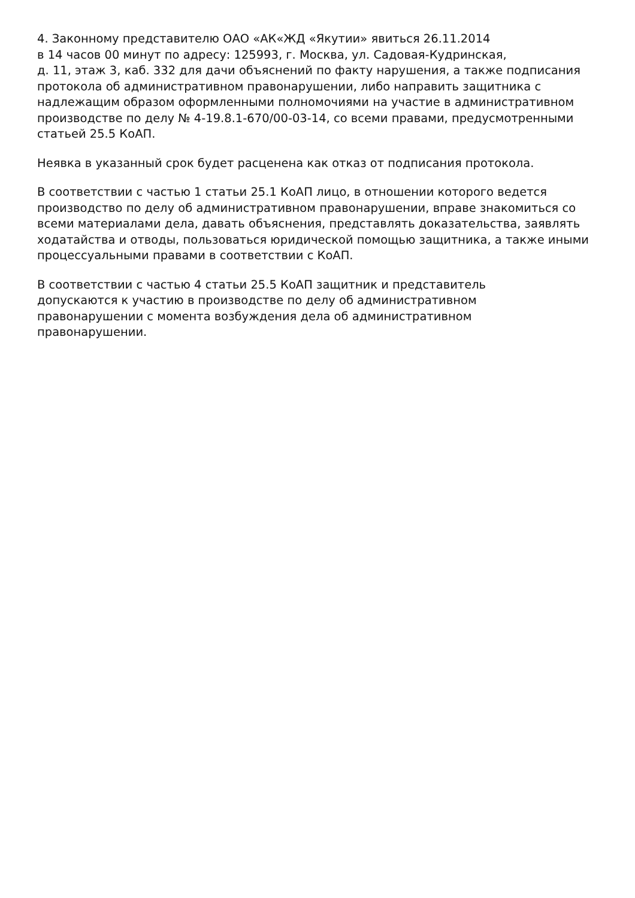4. Законному представителю ОАО «АК«ЖД «Якутии» явиться 26.11.2014
в 14 часов 00 минут по адресу: 125993, г. Москва, ул. Садовая-Кудринская,
д. 11, этаж 3, каб. 332 для дачи объяснений по факту нарушения, а также подписания протокола об административном правонарушении, либо направить защитника с надлежащим образом оформленными полномочиями на участие в административном производстве по делу № 4-19.8.1-670/00-03-14, со всеми правами, предусмотренными статьей 25.5 КоАП.
Неявка в указанный срок будет расценена как отказ от подписания протокола.
В соответствии с частью 1 статьи 25.1 КоАП лицо, в отношении которого ведется производство по делу об административном правонарушении, вправе знакомиться со всеми материалами дела, давать объяснения, представлять доказательства, заявлять ходатайства и отводы, пользоваться юридической помощью защитника, а также иными процессуальными правами в соответствии с КоАП.
В соответствии с частью 4 статьи 25.5 КоАП защитник и представитель
допускаются к участию в производстве по делу об административном
правонарушении с момента возбуждения дела об административном
правонарушении.